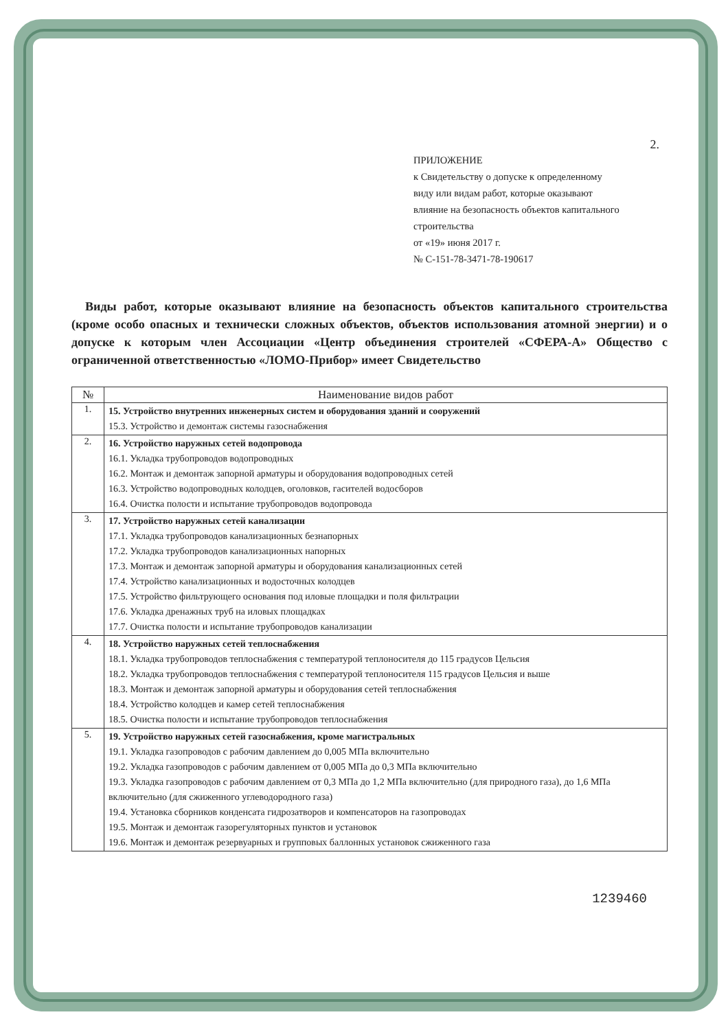2.
ПРИЛОЖЕНИЕ
к Свидетельству о допуске к определенному
виду или видам работ, которые оказывают
влияние на безопасность объектов капитального
строительства
от «19» июня 2017 г.
№ С-151-78-3471-78-190617
Виды работ, которые оказывают влияние на безопасность объектов капитального строительства (кроме особо опасных и технически сложных объектов, объектов использования атомной энергии) и о допуске к которым член Ассоциации «Центр объединения строителей «СФЕРА-А» Общество с ограниченной ответственностью «ЛОМО-Прибор» имеет Свидетельство
| № | Наименование видов работ |
| --- | --- |
| 1. | 15. Устройство внутренних инженерных систем и оборудования зданий и сооружений 15.3. Устройство и демонтаж системы газоснабжения |
| 2. | 16. Устройство наружных сетей водопровода 16.1. Укладка трубопроводов водопроводных 16.2. Монтаж и демонтаж запорной арматуры и оборудования водопроводных сетей 16.3. Устройство водопроводных колодцев, оголовков, гасителей водосборов 16.4. Очистка полости и испытание трубопроводов водопровода |
| 3. | 17. Устройство наружных сетей канализации 17.1. Укладка трубопроводов канализационных безнапорных 17.2. Укладка трубопроводов канализационных напорных 17.3. Монтаж и демонтаж запорной арматуры и оборудования канализационных сетей 17.4. Устройство канализационных и водосточных колодцев 17.5. Устройство фильтрующего основания под иловые площадки и поля фильтрации 17.6. Укладка дренажных труб на иловых площадках 17.7. Очистка полости и испытание трубопроводов канализации |
| 4. | 18. Устройство наружных сетей теплоснабжения 18.1. Укладка трубопроводов теплоснабжения с температурой теплоносителя до 115 градусов Цельсия 18.2. Укладка трубопроводов теплоснабжения с температурой теплоносителя 115 градусов Цельсия и выше 18.3. Монтаж и демонтаж запорной арматуры и оборудования сетей теплоснабжения 18.4. Устройство колодцев и камер сетей теплоснабжения 18.5. Очистка полости и испытание трубопроводов теплоснабжения |
| 5. | 19. Устройство наружных сетей газоснабжения, кроме магистральных 19.1. Укладка газопроводов с рабочим давлением до 0,005 МПа включительно 19.2. Укладка газопроводов с рабочим давлением от 0,005 МПа до 0,3 МПа включительно 19.3. Укладка газопроводов с рабочим давлением от 0,3 МПа до 1,2 МПа включительно (для природного газа), до 1,6 МПа включительно (для сжиженного углеводородного газа) 19.4. Установка сборников конденсата гидрозатворов и компенсаторов на газопроводах 19.5. Монтаж и демонтаж газорегуляторных пунктов и установок 19.6. Монтаж и демонтаж резервуарных и групповых баллонных установок сжиженного газа |
1239460